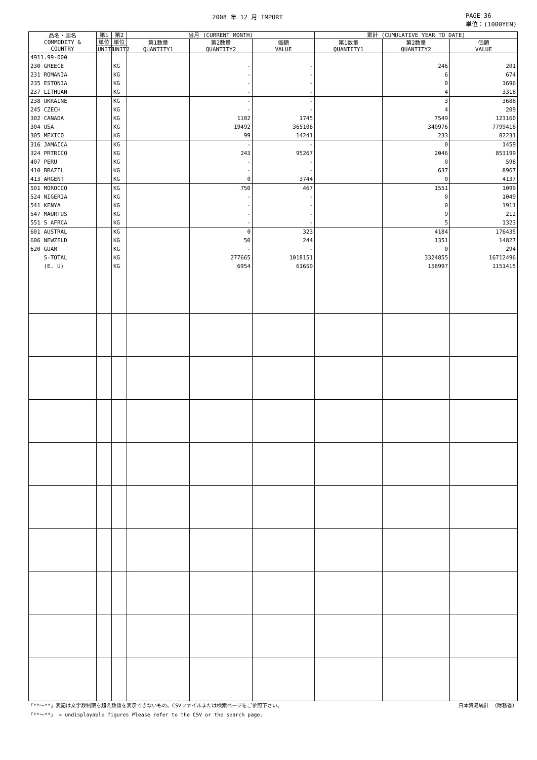2008 年 12 月 IMPORT PAGE 36
単位：(1000YEN)
| 品名・国名 COMMODITY & COUNTRY | 第1 | 第2 | 当月 (CURRENT MONTH) | | | 累計 (CUMULATIVE YEAR TO DATE) | | |
| --- | --- | --- | --- | --- | --- | --- | --- | --- |
| | 単位 | 単位 | 第1数量 QUANTITY1 | 第2数量 QUANTITY2 | 価額 VALUE | 第1数量 QUANTITY1 | 第2数量 QUANTITY2 | 価額 VALUE |
| | UNIT1 | UNIT2 | | | | | | |
| 4911.99-000 | | | | | | | | |
| 230 GREECE | | KG | | - | - | | 246 | 201 |
| 231 ROMANIA | | KG | | - | - | | 6 | 674 |
| 235 ESTONIA | | KG | | - | - | | 0 | 1696 |
| 237 LITHUAN | | KG | | - | - | | 4 | 3318 |
| 238 UKRAINE | | KG | | - | - | | 3 | 3688 |
| 245 CZECH | | KG | | - | - | | 4 | 209 |
| 302 CANADA | | KG | | 1102 | 1745 | | 7549 | 123160 |
| 304 USA | | KG | | 19492 | 365106 | | 340976 | 7799418 |
| 305 MEXICO | | KG | | 99 | 14241 | | 233 | 82231 |
| 316 JAMAICA | | KG | | - | - | | 0 | 1459 |
| 324 PRTRICO | | KG | | 243 | 95267 | | 2046 | 853199 |
| 407 PERU | | KG | | - | - | | 0 | 598 |
| 410 BRAZIL | | KG | | - | - | | 637 | 8967 |
| 413 ARGENT | | KG | | 0 | 3744 | | 0 | 4137 |
| 501 MOROCCO | | KG | | 750 | 467 | | 1551 | 1099 |
| 524 NIGERIA | | KG | | - | - | | 0 | 1049 |
| 541 KENYA | | KG | | - | - | | 0 | 1911 |
| 547 MAURTUS | | KG | | - | - | | 9 | 212 |
| 551 S AFRCA | | KG | | - | - | | 5 | 1323 |
| 601 AUSTRAL | | KG | | 0 | 323 | | 4184 | 176435 |
| 606 NEWZELD | | KG | | 50 | 244 | | 1351 | 14827 |
| 620 GUAM | | KG | | - | - | | 0 | 294 |
| S-TOTAL | | KG | | 277665 | 1018151 | | 3324855 | 16712496 |
| (E. U) | | KG | | 6954 | 61650 | | 158997 | 1151415 |
「**～**」表記は文字数制限を超え数値を表示できないもの。CSVファイルまたは検索ページをご参照下さい。
「**～**」 = undisplayable figures Please refer to the CSV or the search page.
日本貿易統計 （財務省）